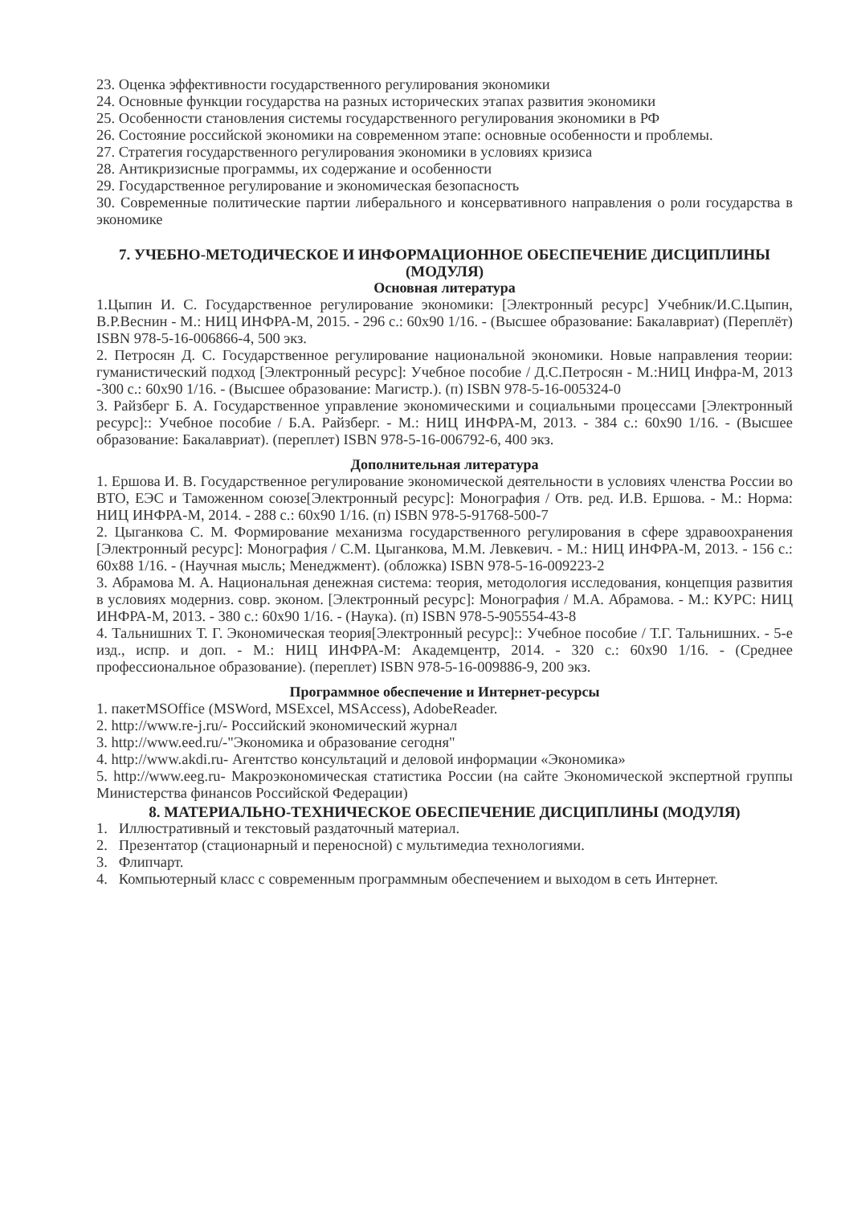23. Оценка эффективности государственного регулирования экономики
24. Основные функции государства на разных исторических этапах развития экономики
25. Особенности становления системы государственного регулирования экономики в РФ
26. Состояние российской экономики на современном этапе: основные особенности и проблемы.
27. Стратегия государственного регулирования экономики в условиях кризиса
28. Антикризисные программы, их содержание и особенности
29. Государственное регулирование и экономическая безопасность
30. Современные политические партии либерального и консервативного направления о роли государства в экономике
7. УЧЕБНО-МЕТОДИЧЕСКОЕ И ИНФОРМАЦИОННОЕ ОБЕСПЕЧЕНИЕ ДИСЦИПЛИНЫ (МОДУЛЯ)
Основная литература
1.Цыпин И. С. Государственное регулирование экономики: [Электронный ресурс] Учебник/И.С.Цыпин, В.Р.Веснин - М.: НИЦ ИНФРА-М, 2015. - 296 с.: 60x90 1/16. - (Высшее образование: Бакалавриат) (Переплёт) ISBN 978-5-16-006866-4, 500 экз.
2. Петросян Д. С. Государственное регулирование национальной экономики. Новые направления теории: гуманистический подход [Электронный ресурс]: Учебное пособие / Д.С.Петросян - М.:НИЦ Инфра-М, 2013 -300 с.: 60x90 1/16. - (Высшее образование: Магистр.). (п) ISBN 978-5-16-005324-0
3. Райзберг Б. А. Государственное управление экономическими и социальными процессами [Электронный ресурс]:: Учебное пособие / Б.А. Райзберг. - М.: НИЦ ИНФРА-М, 2013. - 384 с.: 60x90 1/16. - (Высшее образование: Бакалавриат). (переплет) ISBN 978-5-16-006792-6, 400 экз.
Дополнительная литература
1. Ершова И. В. Государственное регулирование экономической деятельности в условиях членства России во ВТО, ЕЭС и Таможенном союзе[Электронный ресурс]: Монография / Отв. ред. И.В. Ершова. - М.: Норма: НИЦ ИНФРА-М, 2014. - 288 с.: 60x90 1/16. (п) ISBN 978-5-91768-500-7
2. Цыганкова С. М. Формирование механизма государственного регулирования в сфере здравоохранения [Электронный ресурс]: Монография / С.М. Цыганкова, М.М. Левкевич. - М.: НИЦ ИНФРА-М, 2013. - 156 с.: 60x88 1/16. - (Научная мысль; Менеджмент). (обложка) ISBN 978-5-16-009223-2
3. Абрамова М. А. Национальная денежная система: теория, методология исследования, концепция развития в условиях модерниз. совр. эконом. [Электронный ресурс]: Монография / М.А. Абрамова. - М.: КУРС: НИЦ ИНФРА-М, 2013. - 380 с.: 60x90 1/16. - (Наука). (п) ISBN 978-5-905554-43-8
4. Тальнишних Т. Г. Экономическая теория[Электронный ресурс]:: Учебное пособие / Т.Г. Тальнишних. - 5-е изд., испр. и доп. - М.: НИЦ ИНФРА-М: Академцентр, 2014. - 320 с.: 60x90 1/16. - (Среднее профессиональное образование). (переплет) ISBN 978-5-16-009886-9, 200 экз.
Программное обеспечение и Интернет-ресурсы
1. пакетMSOffice (MSWord, MSExcel, MSAccess), AdobeReader.
2. http://www.re-j.ru/- Российский экономический журнал
3. http://www.eed.ru/-"Экономика и образование сегодня"
4. http://www.akdi.ru- Агентство консультаций и деловой информации «Экономика»
5. http://www.eeg.ru- Макроэкономическая статистика России (на сайте Экономической экспертной группы Министерства финансов Российской Федерации)
8. МАТЕРИАЛЬНО-ТЕХНИЧЕСКОЕ ОБЕСПЕЧЕНИЕ ДИСЦИПЛИНЫ (МОДУЛЯ)
1. Иллюстративный и текстовый раздаточный материал.
2. Презентатор (стационарный и переносной) с мультимедиа технологиями.
3. Флипчарт.
4. Компьютерный класс с современным программным обеспечением и выходом в сеть Интернет.